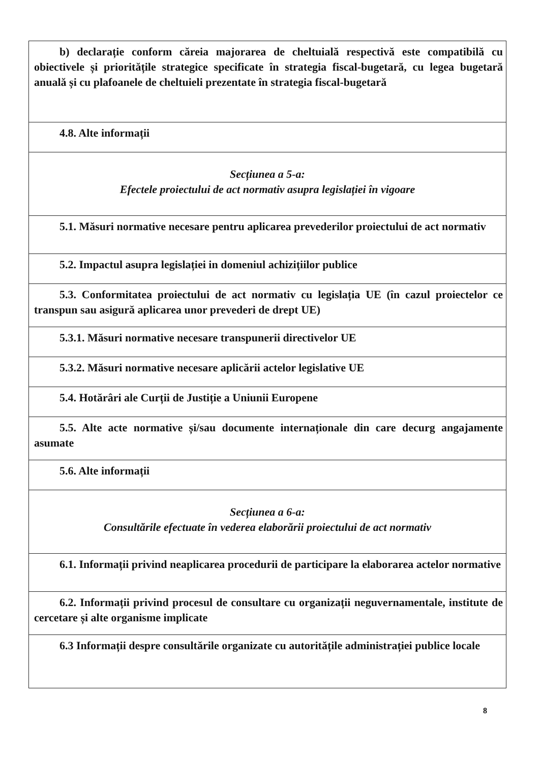| b) declarație conform căreia majorarea de cheltuială respectivă este compatibilă cu obiectivele și prioritățile strategice specificate în strategia fiscal-bugetară, cu legea bugetară anuală și cu plafoanele de cheltuieli prezentate în strategia fiscal-bugetară |
| 4.8. Alte informații |
| Secțiunea a 5-a: Efectele proiectului de act normativ asupra legislației în vigoare |
| 5.1. Măsuri normative necesare pentru aplicarea prevederilor proiectului de act normativ |
| 5.2. Impactul asupra legislației in domeniul achizițiilor publice |
| 5.3. Conformitatea proiectului de act normativ cu legislația UE (în cazul proiectelor ce transpun sau asigură aplicarea unor prevederi de drept UE) |
| 5.3.1. Măsuri normative necesare transpunerii directivelor UE |
| 5.3.2. Măsuri normative necesare aplicării actelor legislative UE |
| 5.4. Hotărâri ale Curții de Justiție a Uniunii Europene |
| 5.5. Alte acte normative și/sau documente internaționale din care decurg angajamente asumate |
| 5.6. Alte informații |
| Secțiunea a 6-a: Consultările efectuate în vederea elaborării proiectului de act normativ |
| 6.1. Informații privind neaplicarea procedurii de participare la elaborarea actelor normative |
| 6.2. Informații privind procesul de consultare cu organizații neguvernamentale, institute de cercetare și alte organisme implicate |
| 6.3 Informații despre consultările organizate cu autoritățile administrației publice locale |
8